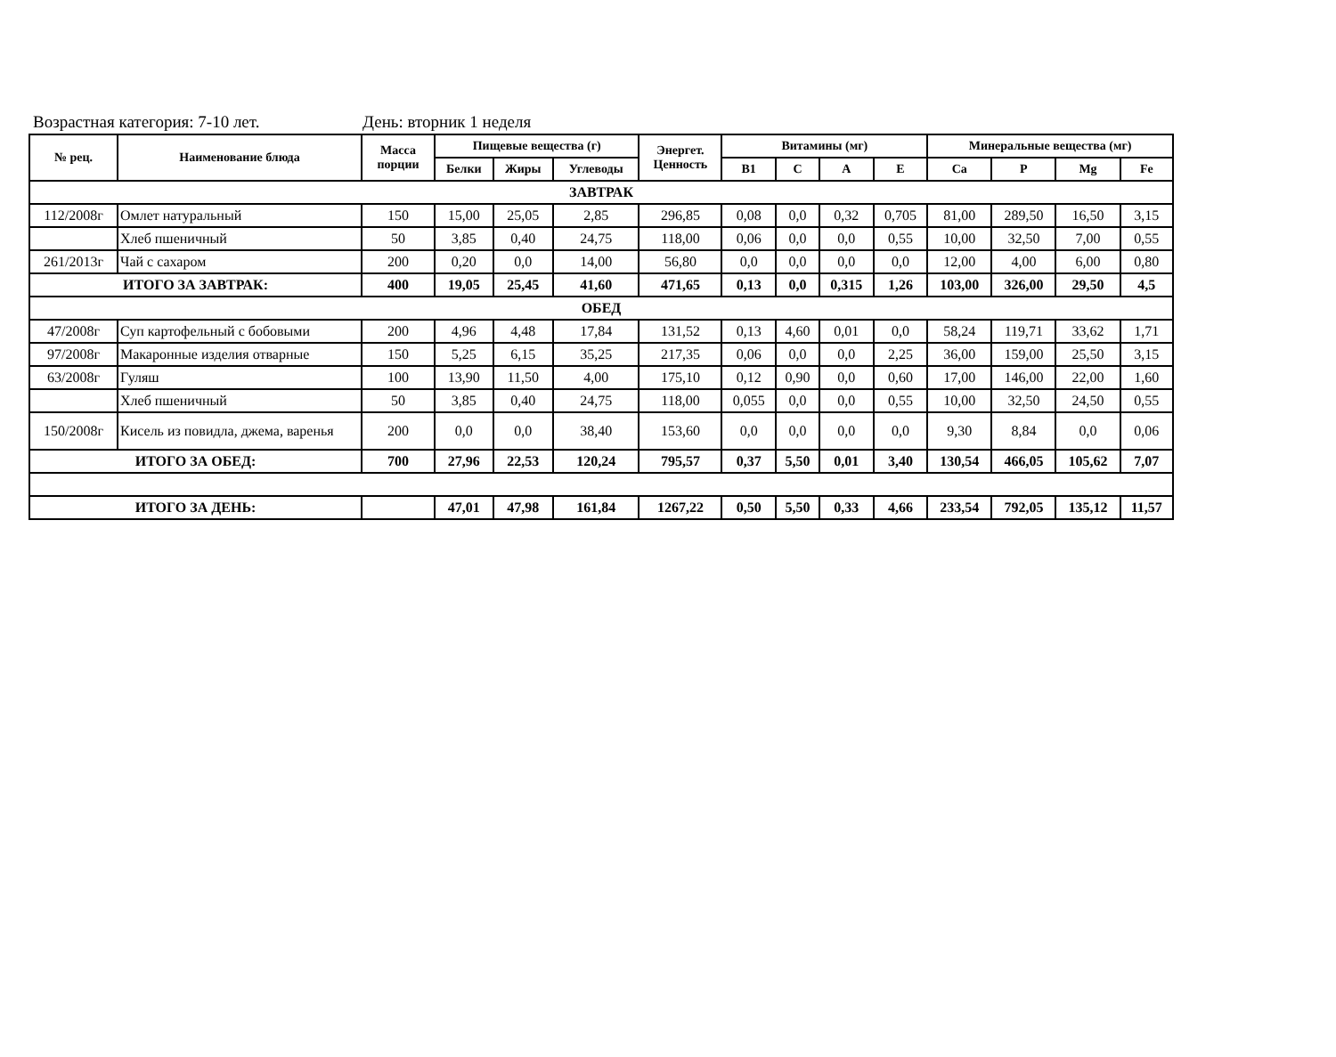Возрастная категория: 7-10 лет. День: вторник 1 неделя
| № рец. | Наименование блюда | Масса порции | Пищевые вещества (г) | | | Энергет. Ценность | Витамины (мг) | | | | Минеральные вещества (мг) | | | |
| --- | --- | --- | --- | --- | --- | --- | --- | --- | --- | --- | --- | --- | --- | --- |
| | | | Белки | Жиры | Углеводы | | B1 | C | A | E | Ca | P | Mg | Fe |
| ЗАВТРАК | | | | | | | | | | | | | | |
| 112/2008г | Омлет натуральный | 150 | 15,00 | 25,05 | 2,85 | 296,85 | 0,08 | 0,0 | 0,32 | 0,705 | 81,00 | 289,50 | 16,50 | 3,15 |
| | Хлеб пшеничный | 50 | 3,85 | 0,40 | 24,75 | 118,00 | 0,06 | 0,0 | 0,0 | 0,55 | 10,00 | 32,50 | 7,00 | 0,55 |
| 261/2013г | Чай с сахаром | 200 | 0,20 | 0,0 | 14,00 | 56,80 | 0,0 | 0,0 | 0,0 | 0,0 | 12,00 | 4,00 | 6,00 | 0,80 |
| ИТОГО ЗА ЗАВТРАК: | | 400 | 19,05 | 25,45 | 41,60 | 471,65 | 0,13 | 0,0 | 0,315 | 1,26 | 103,00 | 326,00 | 29,50 | 4,5 |
| ОБЕД | | | | | | | | | | | | | | |
| 47/2008г | Суп картофельный с бобовыми | 200 | 4,96 | 4,48 | 17,84 | 131,52 | 0,13 | 4,60 | 0,01 | 0,0 | 58,24 | 119,71 | 33,62 | 1,71 |
| 97/2008г | Макаронные изделия отварные | 150 | 5,25 | 6,15 | 35,25 | 217,35 | 0,06 | 0,0 | 0,0 | 2,25 | 36,00 | 159,00 | 25,50 | 3,15 |
| 63/2008г | Гуляш | 100 | 13,90 | 11,50 | 4,00 | 175,10 | 0,12 | 0,90 | 0,0 | 0,60 | 17,00 | 146,00 | 22,00 | 1,60 |
| | Хлеб пшеничный | 50 | 3,85 | 0,40 | 24,75 | 118,00 | 0,055 | 0,0 | 0,0 | 0,55 | 10,00 | 32,50 | 24,50 | 0,55 |
| 150/2008г | Кисель из повидла, джема, варенья | 200 | 0,0 | 0,0 | 38,40 | 153,60 | 0,0 | 0,0 | 0,0 | 0,0 | 9,30 | 8,84 | 0,0 | 0,06 |
| ИТОГО ЗА ОБЕД: | | 700 | 27,96 | 22,53 | 120,24 | 795,57 | 0,37 | 5,50 | 0,01 | 3,40 | 130,54 | 466,05 | 105,62 | 7,07 |
| ИТОГО ЗА ДЕНЬ: | | | 47,01 | 47,98 | 161,84 | 1267,22 | 0,50 | 5,50 | 0,33 | 4,66 | 233,54 | 792,05 | 135,12 | 11,57 |